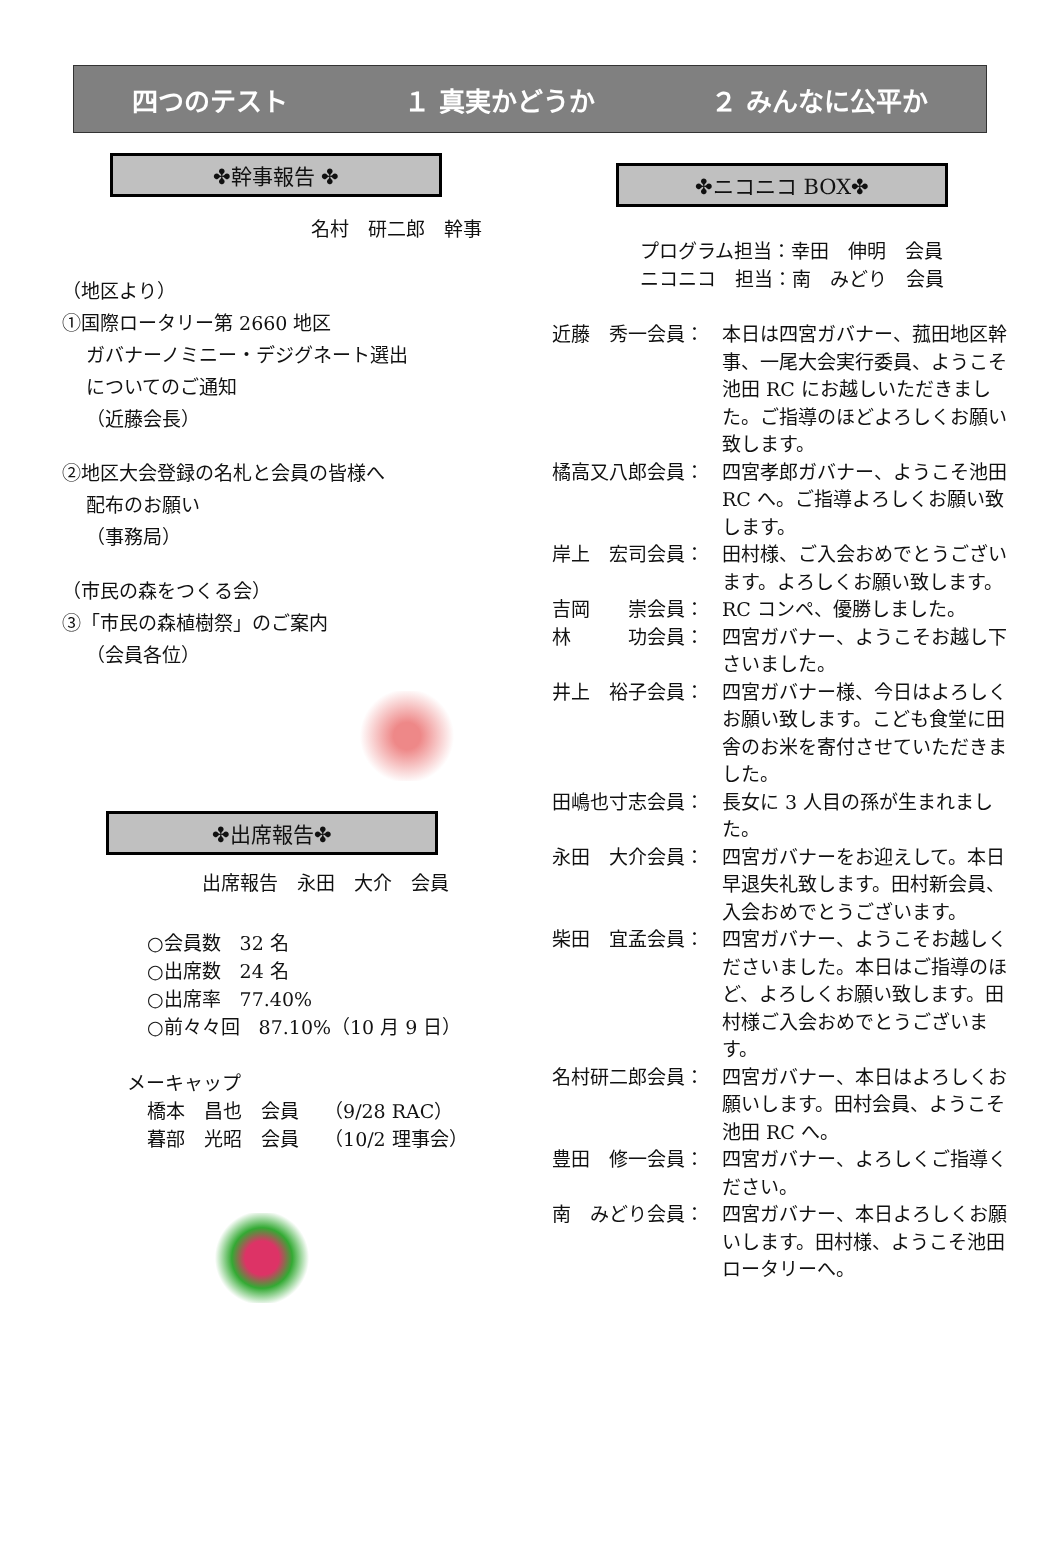四つのテスト １ 真実かどうか ２ みんなに公平か
✤幹事報告 ✤
名村　研二郎　幹事
（地区より）
①国際ロータリー第 2660 地区
ガバナーノミニー・デジグネート選出
についてのご通知
（近藤会長）
②地区大会登録の名札と会員の皆様へ
配布のお願い
（事務局）
（市民の森をつくる会）
③「市民の森植樹祭」のご案内
（会員各位）
✤出席報告✤
出席報告　永田　大介　会員
○会員数　32 名
○出席数　24 名
○出席率　77.40%
○前々々回　87.10%（10 月 9 日）
メーキャップ
橋本　昌也　会員　 （9/28 RAC）
暮部　光昭　会員　 （10/2 理事会）
✤ニコニコ BOX✤
プログラム担当：幸田　伸明　会員
ニコニコ　担当：南　みどり　会員
近藤　秀一会員： 本日は四宮ガバナー、菰田地区幹事、一尾大会実行委員、ようこそ池田 RC にお越しいただきました。ご指導のほどよろしくお願い致します。
橘高又八郎会員： 四宮孝郎ガバナー、ようこそ池田 RC へ。ご指導よろしくお願い致します。
岸上　宏司会員： 田村様、ご入会おめでとうございます。よろしくお願い致します。
吉岡　　崇会員： RC コンペ、優勝しました。
林　　　功会員： 四宮ガバナー、ようこそお越し下さいました。
井上　裕子会員： 四宮ガバナー様、今日はよろしくお願い致します。こども食堂に田舎のお米を寄付させていただきました。
田嶋也寸志会員： 長女に 3 人目の孫が生まれました。
永田　大介会員： 四宮ガバナーをお迎えして。本日早退失礼致します。田村新会員、入会おめでとうございます。
柴田　宜孟会員： 四宮ガバナー、ようこそお越しくださいました。本日はご指導のほど、よろしくお願い致します。田村様ご入会おめでとうございます。
名村研二郎会員： 四宮ガバナー、本日はよろしくお願いします。田村会員、ようこそ池田 RC へ。
豊田　修一会員： 四宮ガバナー、よろしくご指導ください。
南　みどり会員： 四宮ガバナー、本日よろしくお願いします。田村様、ようこそ池田ロータリーへ。